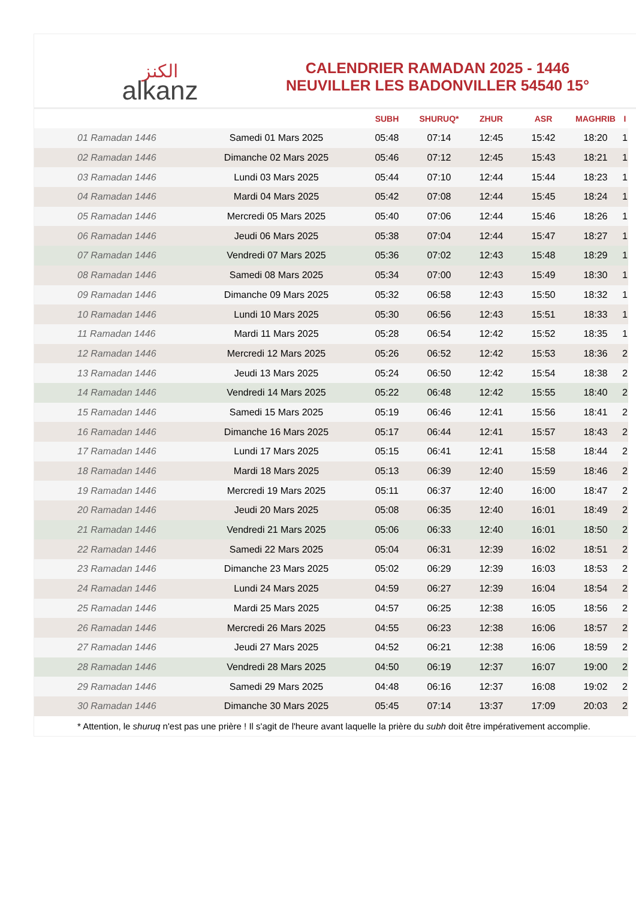الكنز
alkanz
CALENDRIER RAMADAN 2025 - 1446
NEUVILLER LES BADONVILLER 54540 15°
| | | SUBH | SHURUQ* | ZHUR | ASR | MAGHRIB | I |
| --- | --- | --- | --- | --- | --- | --- | --- |
| 01 Ramadan 1446 | Samedi 01 Mars 2025 | 05:48 | 07:14 | 12:45 | 15:42 | 18:20 | 1 |
| 02 Ramadan 1446 | Dimanche 02 Mars 2025 | 05:46 | 07:12 | 12:45 | 15:43 | 18:21 | 1 |
| 03 Ramadan 1446 | Lundi 03 Mars 2025 | 05:44 | 07:10 | 12:44 | 15:44 | 18:23 | 1 |
| 04 Ramadan 1446 | Mardi 04 Mars 2025 | 05:42 | 07:08 | 12:44 | 15:45 | 18:24 | 1 |
| 05 Ramadan 1446 | Mercredi 05 Mars 2025 | 05:40 | 07:06 | 12:44 | 15:46 | 18:26 | 1 |
| 06 Ramadan 1446 | Jeudi 06 Mars 2025 | 05:38 | 07:04 | 12:44 | 15:47 | 18:27 | 1 |
| 07 Ramadan 1446 | Vendredi 07 Mars 2025 | 05:36 | 07:02 | 12:43 | 15:48 | 18:29 | 1 |
| 08 Ramadan 1446 | Samedi 08 Mars 2025 | 05:34 | 07:00 | 12:43 | 15:49 | 18:30 | 1 |
| 09 Ramadan 1446 | Dimanche 09 Mars 2025 | 05:32 | 06:58 | 12:43 | 15:50 | 18:32 | 1 |
| 10 Ramadan 1446 | Lundi 10 Mars 2025 | 05:30 | 06:56 | 12:43 | 15:51 | 18:33 | 1 |
| 11 Ramadan 1446 | Mardi 11 Mars 2025 | 05:28 | 06:54 | 12:42 | 15:52 | 18:35 | 1 |
| 12 Ramadan 1446 | Mercredi 12 Mars 2025 | 05:26 | 06:52 | 12:42 | 15:53 | 18:36 | 2 |
| 13 Ramadan 1446 | Jeudi 13 Mars 2025 | 05:24 | 06:50 | 12:42 | 15:54 | 18:38 | 2 |
| 14 Ramadan 1446 | Vendredi 14 Mars 2025 | 05:22 | 06:48 | 12:42 | 15:55 | 18:40 | 2 |
| 15 Ramadan 1446 | Samedi 15 Mars 2025 | 05:19 | 06:46 | 12:41 | 15:56 | 18:41 | 2 |
| 16 Ramadan 1446 | Dimanche 16 Mars 2025 | 05:17 | 06:44 | 12:41 | 15:57 | 18:43 | 2 |
| 17 Ramadan 1446 | Lundi 17 Mars 2025 | 05:15 | 06:41 | 12:41 | 15:58 | 18:44 | 2 |
| 18 Ramadan 1446 | Mardi 18 Mars 2025 | 05:13 | 06:39 | 12:40 | 15:59 | 18:46 | 2 |
| 19 Ramadan 1446 | Mercredi 19 Mars 2025 | 05:11 | 06:37 | 12:40 | 16:00 | 18:47 | 2 |
| 20 Ramadan 1446 | Jeudi 20 Mars 2025 | 05:08 | 06:35 | 12:40 | 16:01 | 18:49 | 2 |
| 21 Ramadan 1446 | Vendredi 21 Mars 2025 | 05:06 | 06:33 | 12:40 | 16:01 | 18:50 | 2 |
| 22 Ramadan 1446 | Samedi 22 Mars 2025 | 05:04 | 06:31 | 12:39 | 16:02 | 18:51 | 2 |
| 23 Ramadan 1446 | Dimanche 23 Mars 2025 | 05:02 | 06:29 | 12:39 | 16:03 | 18:53 | 2 |
| 24 Ramadan 1446 | Lundi 24 Mars 2025 | 04:59 | 06:27 | 12:39 | 16:04 | 18:54 | 2 |
| 25 Ramadan 1446 | Mardi 25 Mars 2025 | 04:57 | 06:25 | 12:38 | 16:05 | 18:56 | 2 |
| 26 Ramadan 1446 | Mercredi 26 Mars 2025 | 04:55 | 06:23 | 12:38 | 16:06 | 18:57 | 2 |
| 27 Ramadan 1446 | Jeudi 27 Mars 2025 | 04:52 | 06:21 | 12:38 | 16:06 | 18:59 | 2 |
| 28 Ramadan 1446 | Vendredi 28 Mars 2025 | 04:50 | 06:19 | 12:37 | 16:07 | 19:00 | 2 |
| 29 Ramadan 1446 | Samedi 29 Mars 2025 | 04:48 | 06:16 | 12:37 | 16:08 | 19:02 | 2 |
| 30 Ramadan 1446 | Dimanche 30 Mars 2025 | 05:45 | 07:14 | 13:37 | 17:09 | 20:03 | 2 |
* Attention, le shuruq n'est pas une prière ! Il s'agit de l'heure avant laquelle la prière du subh doit être impérativement accomplie.